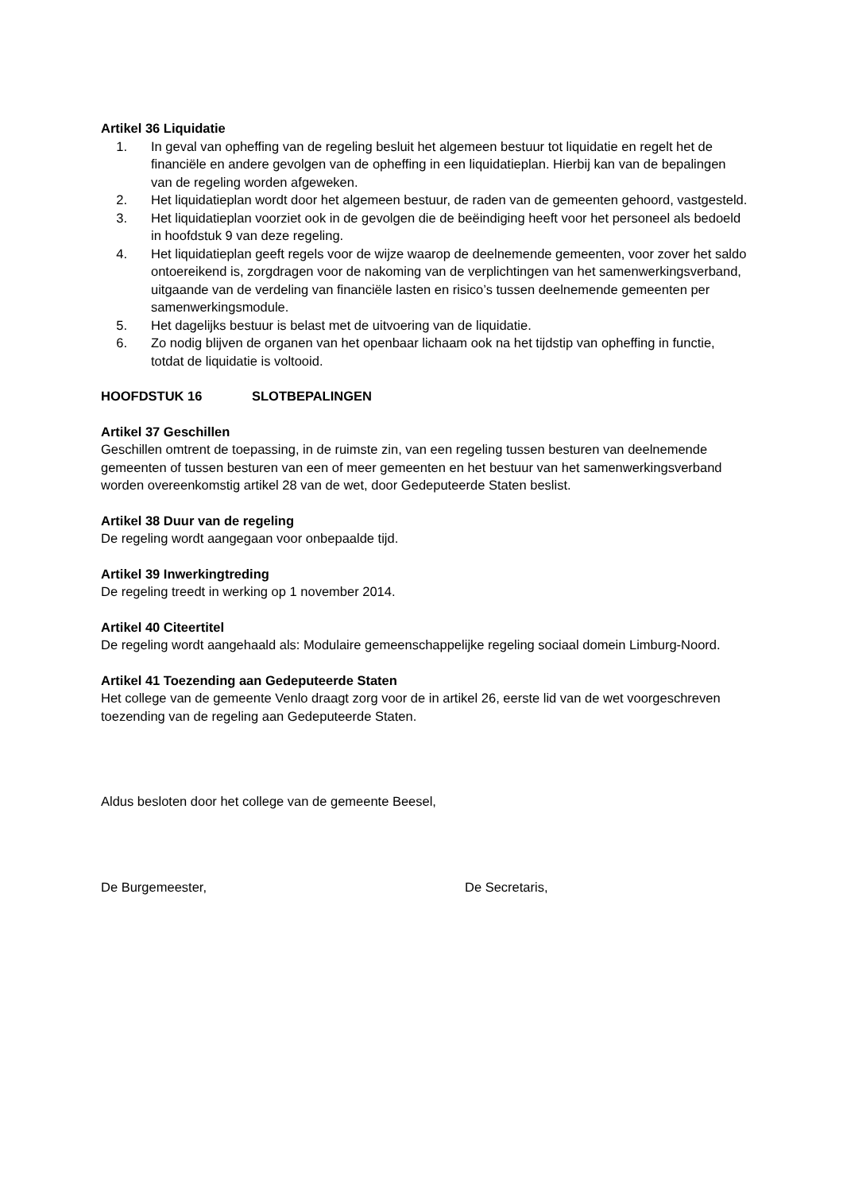Artikel 36 Liquidatie
1. In geval van opheffing van de regeling besluit het algemeen bestuur tot liquidatie en regelt het de financiële en andere gevolgen van de opheffing in een liquidatieplan. Hierbij kan van de bepalingen van de regeling worden afgeweken.
2. Het liquidatieplan wordt door het algemeen bestuur, de raden van de gemeenten gehoord, vastgesteld.
3. Het liquidatieplan voorziet ook in de gevolgen die de beëindiging heeft voor het personeel als bedoeld in hoofdstuk 9 van deze regeling.
4. Het liquidatieplan geeft regels voor de wijze waarop de deelnemende gemeenten, voor zover het saldo ontoereikend is, zorgdragen voor de nakoming van de verplichtingen van het samenwerkingsverband, uitgaande van de verdeling van financiële lasten en risico’s tussen deelnemende gemeenten per samenwerkingsmodule.
5. Het dagelijks bestuur is belast met de uitvoering van de liquidatie.
6. Zo nodig blijven de organen van het openbaar lichaam ook na het tijdstip van opheffing in functie, totdat de liquidatie is voltooid.
HOOFDSTUK 16 SLOTBEPALINGEN
Artikel 37 Geschillen
Geschillen omtrent de toepassing, in de ruimste zin, van een regeling tussen besturen van deelnemende gemeenten of tussen besturen van een of meer gemeenten en het bestuur van het samenwerkingsverband worden overeenkomstig artikel 28 van de wet, door Gedeputeerde Staten beslist.
Artikel 38 Duur van de regeling
De regeling wordt aangegaan voor onbepaalde tijd.
Artikel 39 Inwerkingtreding
De regeling treedt in werking op 1 november 2014.
Artikel 40 Citeertitel
De regeling wordt aangehaald als: Modulaire gemeenschappelijke regeling sociaal domein Limburg-Noord.
Artikel 41 Toezending aan Gedeputeerde Staten
Het college van de gemeente Venlo draagt zorg voor de in artikel 26, eerste lid van de wet voorgeschreven toezending van de regeling aan Gedeputeerde Staten.
Aldus besloten door het college van de gemeente Beesel,
De Burgemeester, De Secretaris,